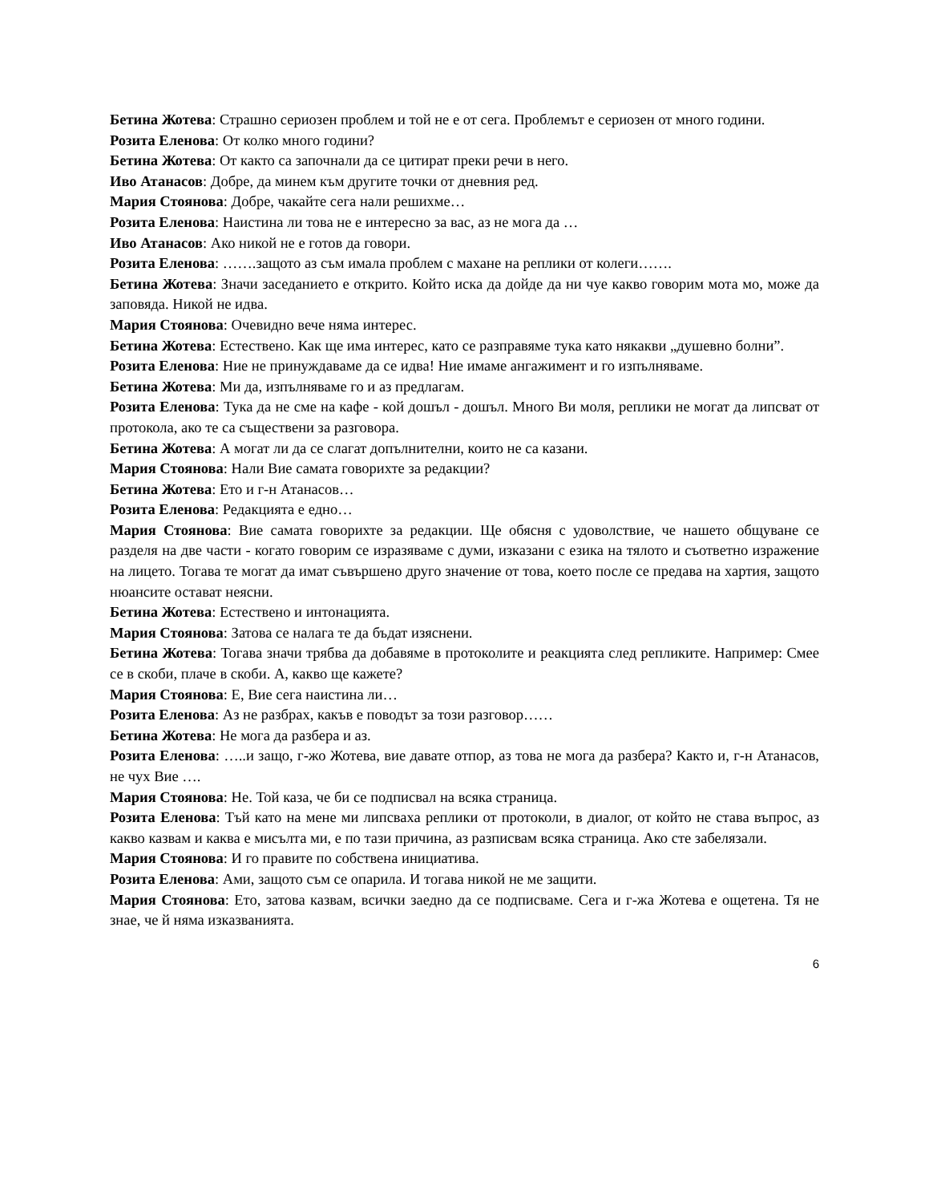Бетина Жотева: Страшно сериозен проблем и той не е от сега. Проблемът е сериозен от много години.
Розита Еленова: От колко много години?
Бетина Жотева: От както са започнали да се цитират преки речи в него.
Иво Атанасов: Добре, да минем към другите точки от дневния ред.
Мария Стоянова: Добре, чакайте сега нали решихме…
Розита Еленова: Наистина ли това не е интересно за вас, аз не мога да …
Иво Атанасов: Ако никой не е готов да говори.
Розита Еленова: …….защото аз съм имала проблем с махане на реплики от колеги…….
Бетина Жотева: Значи заседанието е открито. Който иска да дойде да ни чуе какво говорим мота мо, може да заповяда. Никой не идва.
Мария Стоянова: Очевидно вече няма интерес.
Бетина Жотева: Естествено. Как ще има интерес, като се разправяме тука като някакви „душевно болни”.
Розита Еленова: Ние не принуждаваме да се идва! Ние имаме ангажимент и го изпълняваме.
Бетина Жотева: Ми да, изпълняваме го и аз предлагам.
Розита Еленова: Тука да не сме на кафе - кой дошъл - дошъл. Много Ви моля, реплики не могат да липсват от протокола, ако те са съществени за разговора.
Бетина Жотева: А могат ли да се слагат допълнителни, които не са казани.
Мария Стоянова: Нали Вие самата говорихте за редакции?
Бетина Жотева: Ето и г-н Атанасов…
Розита Еленова: Редакцията е едно…
Мария Стоянова: Вие самата говорихте за редакции. Ще обясня с удоволствие, че нашето общуване се разделя на две части - когато говорим се изразяваме с думи, изказани с езика на тялото и съответно изражение на лицето. Тогава те могат да имат съвършено друго значение от това, което после се предава на хартия, защото нюансите остават неясни.
Бетина Жотева: Естествено и интонацията.
Мария Стоянова: Затова се налага те да бъдат изяснени.
Бетина Жотева: Тогава значи трябва да добавяме в протоколите и реакцията след репликите. Например: Смее се в скоби, плаче в скоби. А, какво ще кажете?
Мария Стоянова: Е, Вие сега наистина ли…
Розита Еленова: Аз не разбрах, какъв е поводът за този разговор……
Бетина Жотева: Не мога да разбера и аз.
Розита Еленова: …..и защо, г-жо Жотева, вие давате отпор, аз това не мога да разбера? Както и, г-н Атанасов, не чух Вие ….
Мария Стоянова: Не. Той каза, че би се подписвал на всяка страница.
Розита Еленова: Тъй като на мене ми липсваха реплики от протоколи, в диалог, от който не става въпрос, аз какво казвам и каква е мисълта ми, е по тази причина, аз разписвам всяка страница. Ако сте забелязали.
Мария Стоянова: И го правите по собствена инициатива.
Розита Еленова: Ами, защото съм се опарила. И тогава никой не ме защити.
Мария Стоянова: Ето, затова казвам, всички заедно да се подписваме. Сега и г-жа Жотева е ощетена. Тя не знае, че й няма изказванията.
6